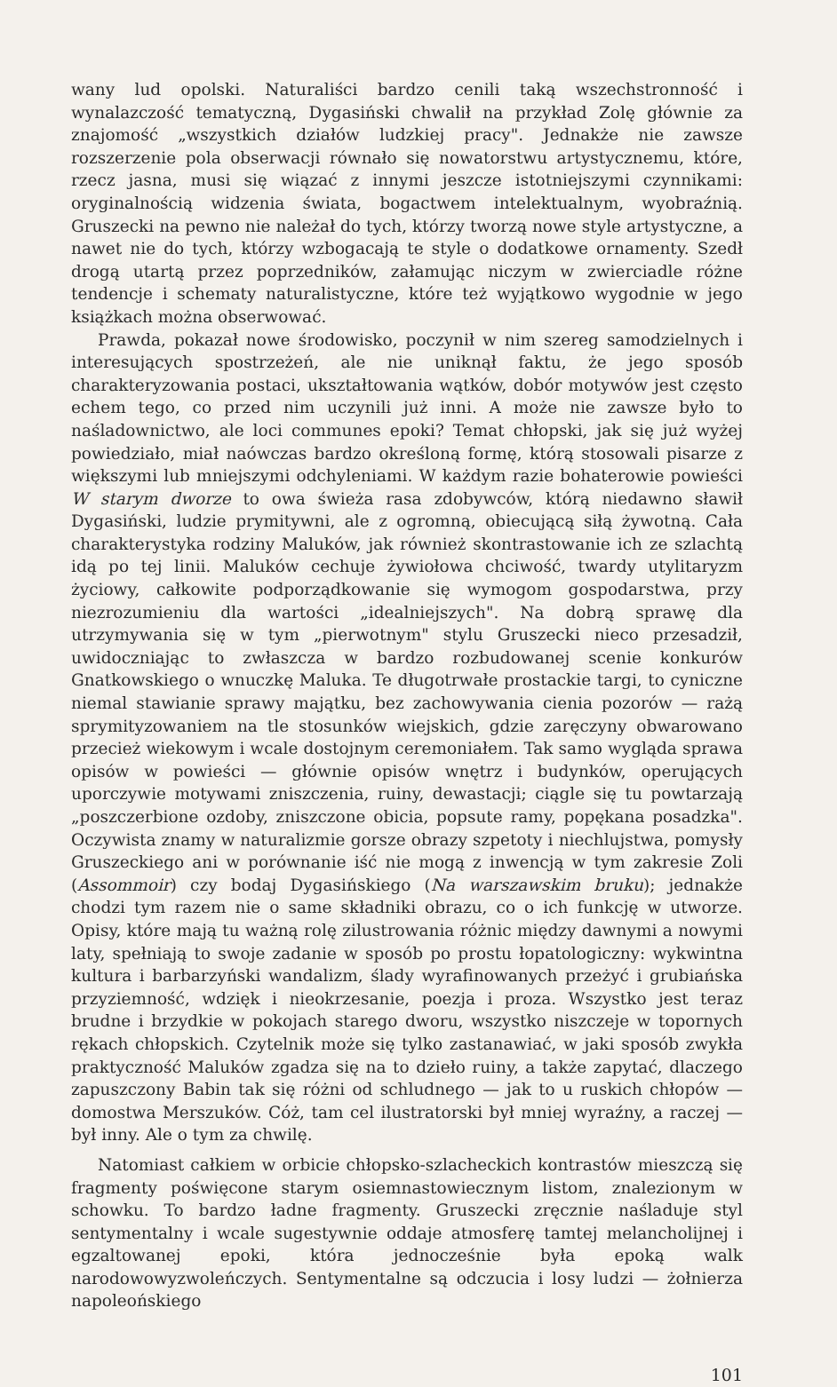wany lud opolski. Naturaliści bardzo cenili taką wszechstronność i wynalazczość tematyczną, Dygasiński chwalił na przykład Zolę głównie za znajomość „wszystkich działów ludzkiej pracy". Jednakże nie zawsze rozszerzenie pola obserwacji równało się nowatorstwu artystycznemu, które, rzecz jasna, musi się wiązać z innymi jeszcze istotniejszymi czynnikami: oryginalnością widzenia świata, bogactwem intelektualnym, wyobraźnią. Gruszecki na pewno nie należał do tych, którzy tworzą nowe style artystyczne, a nawet nie do tych, którzy wzbogacają te style o dodatkowe ornamenty. Szedł drogą utartą przez poprzedników, załamując niczym w zwierciadle różne tendencje i schematy naturalistyczne, które też wyjątkowo wygodnie w jego książkach można obserwować.
Prawda, pokazał nowe środowisko, poczynił w nim szereg samodzielnych i interesujących spostrzeżeń, ale nie uniknął faktu, że jego sposób charakteryzowania postaci, ukształtowania wątków, dobór motywów jest często echem tego, co przed nim uczynili już inni. A może nie zawsze było to naśladownictwo, ale loci communes epoki? Temat chłopski, jak się już wyżej powiedziało, miał naówczas bardzo określoną formę, którą stosowali pisarze z większymi lub mniejszymi odchyleniami. W każdym razie bohaterowie powieści W starym dworze to owa świeża rasa zdobywców, którą niedawno sławił Dygasiński, ludzie prymitywni, ale z ogromną, obiecującą siłą żywotną. Cała charakterystyka rodziny Maluków, jak również skontrastowanie ich ze szlachtą idą po tej linii. Maluków cechuje żywiołowa chciwość, twardy utylitaryzm życiowy, całkowite podporządkowanie się wymogom gospodarstwa, przy niezrozumieniu dla wartości „idealniejszych". Na dobrą sprawę dla utrzymywania się w tym „pierwotnym" stylu Gruszecki nieco przesadził, uwidoczniając to zwłaszcza w bardzo rozbudowanej scenie konkurów Gnatkowskiego o wnuczkę Maluka. Te długotrwałe prostackie targi, to cyniczne niemal stawianie sprawy majątku, bez zachowywania cienia pozorów — rażą sprymityzowaniem na tle stosunków wiejskich, gdzie zaręczyny obwarowano przecież wiekowym i wcale dostojnym ceremoniałem. Tak samo wygląda sprawa opisów w powieści — głównie opisów wnętrz i budynków, operujących uporczywie motywami zniszczenia, ruiny, dewastacji; ciągle się tu powtarzają „poszczerbione ozdoby, zniszczone obicia, popsute ramy, popękana posadzka". Oczywista znamy w naturalizmie gorsze obrazy szpetoty i niechlujstwa, pomysły Gruszeckiego ani w porównanie iść nie mogą z inwencją w tym zakresie Zoli (Assommoir) czy bodaj Dygasińskiego (Na warszawskim bruku); jednakże chodzi tym razem nie o same składniki obrazu, co o ich funkcję w utworze. Opisy, które mają tu ważną rolę zilustrowania różnic między dawnymi a nowymi laty, spełniają to swoje zadanie w sposób po prostu łopatologiczny: wykwintna kultura i barbarzyński wandalizm, ślady wyrafinowanych przeżyć i grubiańska przyziemność, wdzięk i nieokrzesanie, poezja i proza. Wszystko jest teraz brudne i brzydkie w pokojach starego dworu, wszystko niszczeje w topornych rękach chłopskich. Czytelnik może się tylko zastanawiać, w jaki sposób zwykła praktyczność Maluków zgadza się na to dzieło ruiny, a także zapytać, dlaczego zapuszczony Babin tak się różni od schludnego — jak to u ruskich chłopów — domostwa Merszuków. Cóż, tam cel ilustratorski był mniej wyraźny, a raczej — był inny. Ale o tym za chwilę.
Natomiast całkiem w orbicie chłopsko-szlacheckich kontrastów mieszczą się fragmenty poświęcone starym osiemnastowiecznym listom, znalezionym w schowku. To bardzo ładne fragmenty. Gruszecki zręcznie naśladuje styl sentymentalny i wcale sugestywnie oddaje atmosferę tamtej melancholijnej i egzaltowanej epoki, która jednocześnie była epoką walk narodowowyzwoleńczych. Sentymentalne są odczucia i losy ludzi — żołnierza napoleońskiego
101